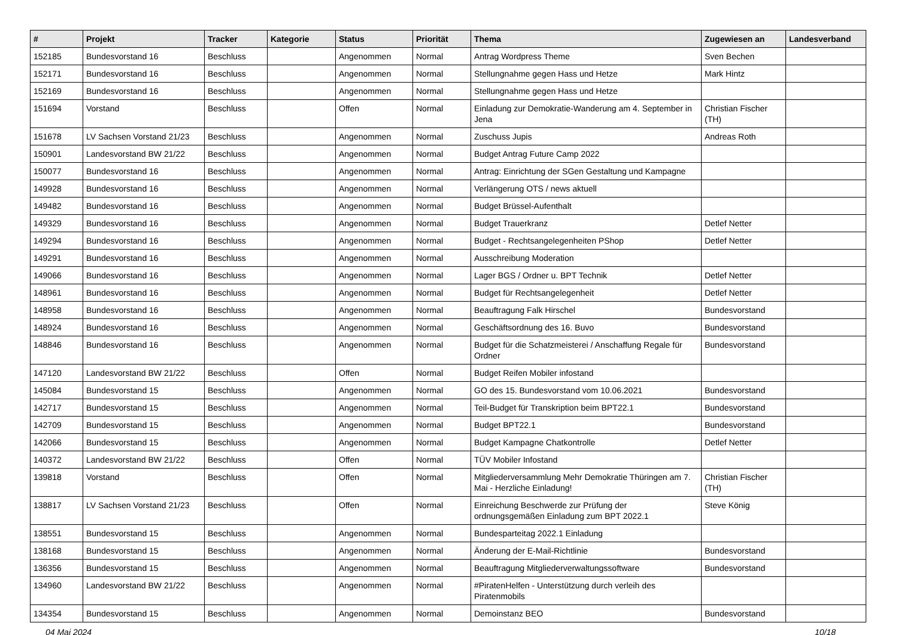| # | Projekt | Tracker | Kategorie | Status | Priorität | Thema | Zugewiesen an | Landesverband |
| --- | --- | --- | --- | --- | --- | --- | --- | --- |
| 152185 | Bundesvorstand 16 | Beschluss | | Angenommen | Normal | Antrag Wordpress Theme | Sven Bechen | |
| 152171 | Bundesvorstand 16 | Beschluss | | Angenommen | Normal | Stellungnahme gegen Hass und Hetze | Mark Hintz | |
| 152169 | Bundesvorstand 16 | Beschluss | | Angenommen | Normal | Stellungnahme gegen Hass und Hetze | | |
| 151694 | Vorstand | Beschluss | | Offen | Normal | Einladung zur Demokratie-Wanderung am 4. September in Jena | Christian Fischer (TH) | |
| 151678 | LV Sachsen Vorstand 21/23 | Beschluss | | Angenommen | Normal | Zuschuss Jupis | Andreas Roth | |
| 150901 | Landesvorstand BW 21/22 | Beschluss | | Angenommen | Normal | Budget Antrag Future Camp 2022 | | |
| 150077 | Bundesvorstand 16 | Beschluss | | Angenommen | Normal | Antrag: Einrichtung der SGen Gestaltung und Kampagne | | |
| 149928 | Bundesvorstand 16 | Beschluss | | Angenommen | Normal | Verlängerung OTS / news aktuell | | |
| 149482 | Bundesvorstand 16 | Beschluss | | Angenommen | Normal | Budget Brüssel-Aufenthalt | | |
| 149329 | Bundesvorstand 16 | Beschluss | | Angenommen | Normal | Budget Trauerkranz | Detlef Netter | |
| 149294 | Bundesvorstand 16 | Beschluss | | Angenommen | Normal | Budget - Rechtsangelegenheiten PShop | Detlef Netter | |
| 149291 | Bundesvorstand 16 | Beschluss | | Angenommen | Normal | Ausschreibung Moderation | | |
| 149066 | Bundesvorstand 16 | Beschluss | | Angenommen | Normal | Lager BGS / Ordner u. BPT Technik | Detlef Netter | |
| 148961 | Bundesvorstand 16 | Beschluss | | Angenommen | Normal | Budget für Rechtsangelegenheit | Detlef Netter | |
| 148958 | Bundesvorstand 16 | Beschluss | | Angenommen | Normal | Beauftragung Falk Hirschel | Bundesvorstand | |
| 148924 | Bundesvorstand 16 | Beschluss | | Angenommen | Normal | Geschäftsordnung des 16. Buvo | Bundesvorstand | |
| 148846 | Bundesvorstand 16 | Beschluss | | Angenommen | Normal | Budget für die Schatzmeisterei / Anschaffung Regale für Ordner | Bundesvorstand | |
| 147120 | Landesvorstand BW 21/22 | Beschluss | | Offen | Normal | Budget Reifen Mobiler infostand | | |
| 145084 | Bundesvorstand 15 | Beschluss | | Angenommen | Normal | GO des 15. Bundesvorstand vom 10.06.2021 | Bundesvorstand | |
| 142717 | Bundesvorstand 15 | Beschluss | | Angenommen | Normal | Teil-Budget für Transkription beim BPT22.1 | Bundesvorstand | |
| 142709 | Bundesvorstand 15 | Beschluss | | Angenommen | Normal | Budget BPT22.1 | Bundesvorstand | |
| 142066 | Bundesvorstand 15 | Beschluss | | Angenommen | Normal | Budget Kampagne Chatkontrolle | Detlef Netter | |
| 140372 | Landesvorstand BW 21/22 | Beschluss | | Offen | Normal | TÜV Mobiler Infostand | | |
| 139818 | Vorstand | Beschluss | | Offen | Normal | Mitgliederversammlung Mehr Demokratie Thüringen am 7. Mai - Herzliche Einladung! | Christian Fischer (TH) | |
| 138817 | LV Sachsen Vorstand 21/23 | Beschluss | | Offen | Normal | Einreichung Beschwerde zur Prüfung der ordnungsgemäßen Einladung zum BPT 2022.1 | Steve König | |
| 138551 | Bundesvorstand 15 | Beschluss | | Angenommen | Normal | Bundesparteitag 2022.1 Einladung | | |
| 138168 | Bundesvorstand 15 | Beschluss | | Angenommen | Normal | Änderung der E-Mail-Richtlinie | Bundesvorstand | |
| 136356 | Bundesvorstand 15 | Beschluss | | Angenommen | Normal | Beauftragung Mitgliederverwaltungssoftware | Bundesvorstand | |
| 134960 | Landesvorstand BW 21/22 | Beschluss | | Angenommen | Normal | #PiratenHelfen - Unterstützung durch verleih des Piratenmobils | | |
| 134354 | Bundesvorstand 15 | Beschluss | | Angenommen | Normal | Demoinstanz BEO | Bundesvorstand | |
04 Mai 2024 10/18